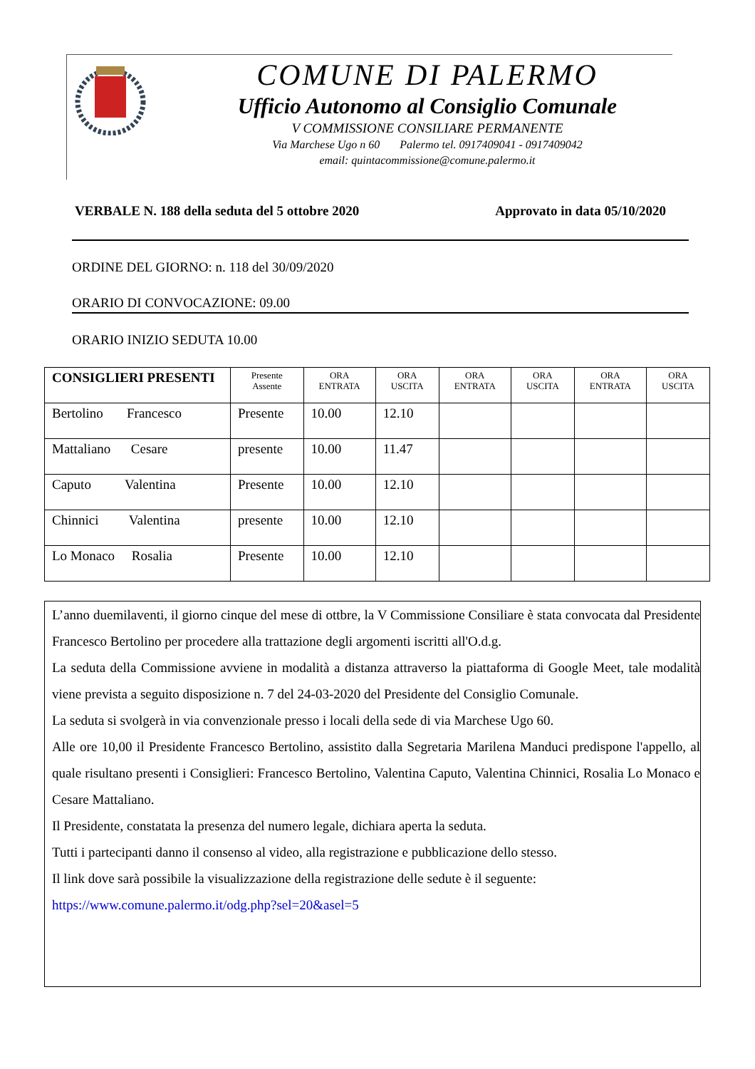COMUNE DI PALERMO
Ufficio Autonomo al Consiglio Comunale
V COMMISSIONE CONSILIARE PERMANENTE
Via Marchese Ugo n 60 Palermo tel. 0917409041 - 0917409042
email: quintacommissione@comune.palermo.it
VERBALE N. 188 della seduta del 5 ottobre 2020 Approvato in data 05/10/2020
ORDINE DEL GIORNO: n. 118 del 30/09/2020
ORARIO DI CONVOCAZIONE: 09.00
ORARIO INIZIO SEDUTA 10.00
| CONSIGLIERI PRESENTI | Presente Assente | ORA ENTRATA | ORA USCITA | ORA ENTRATA | ORA USCITA | ORA ENTRATA | ORA USCITA |
| --- | --- | --- | --- | --- | --- | --- | --- |
| Bertolino Francesco | Presente | 10.00 | 12.10 | | | | |
| Mattaliano Cesare | presente | 10.00 | 11.47 | | | | |
| Caputo Valentina | Presente | 10.00 | 12.10 | | | | |
| Chinnici Valentina | presente | 10.00 | 12.10 | | | | |
| Lo Monaco Rosalia | Presente | 10.00 | 12.10 | | | | |
L’anno duemilaventi, il giorno cinque del mese di ottbre, la V Commissione Consiliare è stata convocata dal Presidente Francesco Bertolino per procedere alla trattazione degli argomenti iscritti all'O.d.g.
La seduta della Commissione avviene in modalità a distanza attraverso la piattaforma di Google Meet, tale modalità viene prevista a seguito disposizione n. 7 del 24-03-2020 del Presidente del Consiglio Comunale.
La seduta si svolgerà in via convenzionale presso i locali della sede di via Marchese Ugo 60.
Alle ore 10,00 il Presidente Francesco Bertolino, assistito dalla Segretaria Marilena Manduci predispone l'appello, al quale risultano presenti i Consiglieri: Francesco Bertolino, Valentina Caputo, Valentina Chinnici, Rosalia Lo Monaco e Cesare Mattaliano.
Il Presidente, constatata la presenza del numero legale, dichiara aperta la seduta.
Tutti i partecipanti danno il consenso al video, alla registrazione e pubblicazione dello stesso.
Il link dove sarà possibile la visualizzazione della registrazione delle sedute è il seguente:
https://www.comune.palermo.it/odg.php?sel=20&asel=5